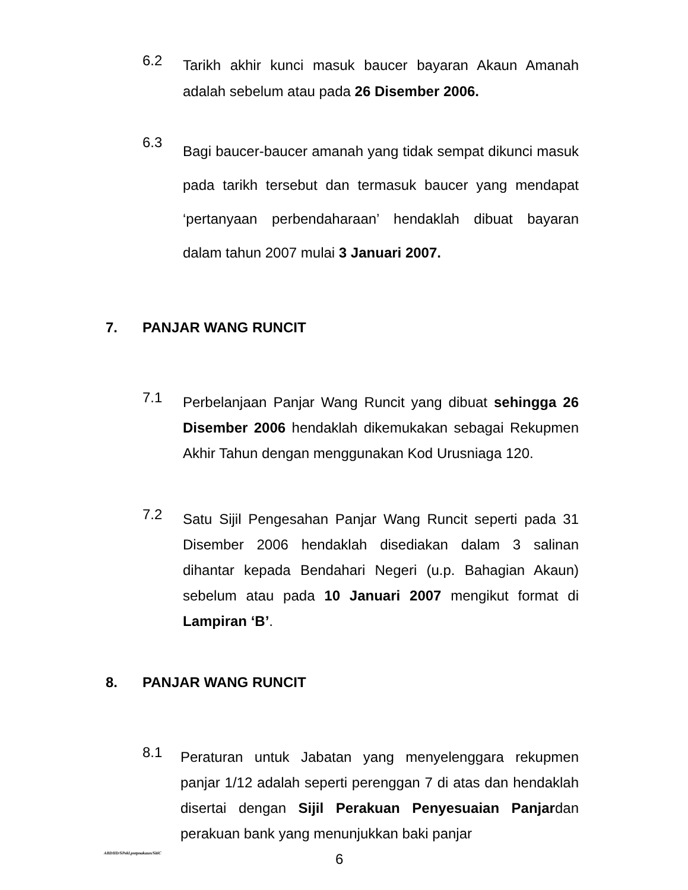6.2
Tarikh akhir kunci masuk baucer bayaran Akaun Amanah adalah sebelum atau pada 26 Disember 2006.
6.3
Bagi baucer-baucer amanah yang tidak sempat dikunci masuk pada tarikh tersebut dan termasuk baucer yang mendapat ‘pertanyaan perbendaharaan’ hendaklah dibuat bayaran dalam tahun 2007 mulai 3 Januari 2007.
7. PANJAR WANG RUNCIT
7.1
Perbelanjaan Panjar Wang Runcit yang dibuat sehingga 26 Disember 2006 hendaklah dikemukakan sebagai Rekupmen Akhir Tahun dengan menggunakan Kod Urusniaga 120.
7.2
Satu Sijil Pengesahan Panjar Wang Runcit seperti pada 31 Disember 2006 hendaklah disediakan dalam 3 salinan dihantar kepada Bendahari Negeri (u.p. Bahagian Akaun) sebelum atau pada 10 Januari 2007 mengikut format di Lampiran ‘B’.
8. PANJAR WANG RUNCIT
8.1
Peraturan untuk Jabatan yang menyelenggara rekupmen panjar 1/12 adalah seperti perenggan 7 di atas dan hendaklah disertai dengan Sijil Perakuan Penyesuaian Panjardan perakuan bank yang menunjukkan baki panjar
ABDHD/SPekl.pntpnakaun/SitiC 6